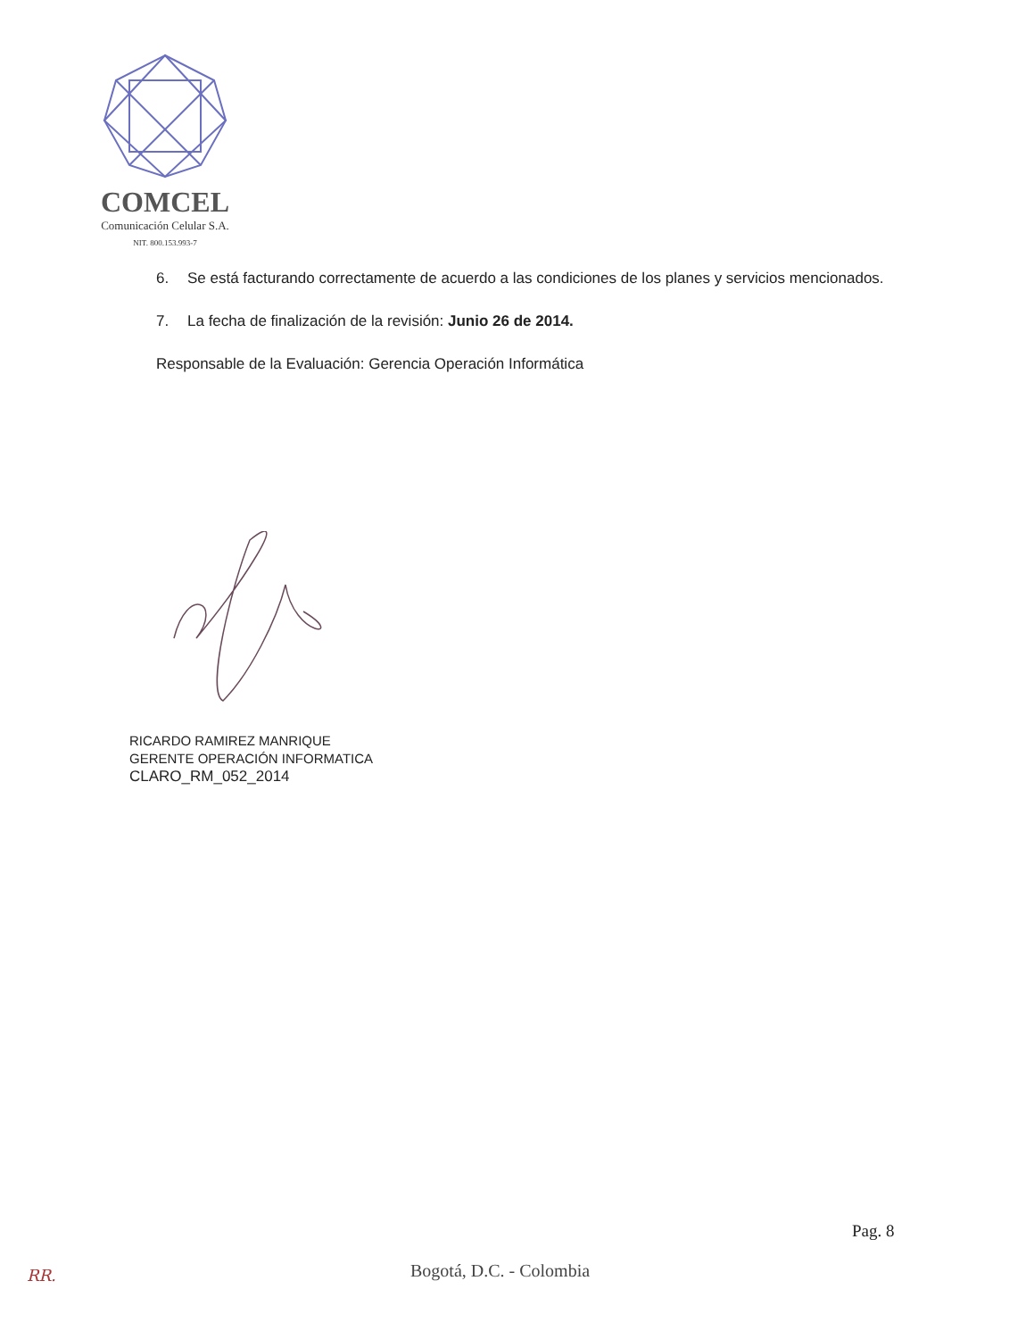COMCEL
Comunicación Celular S.A.
NIT. 800.153.993-7
6. Se está facturando correctamente de acuerdo a las condiciones de los planes y servicios mencionados.
7. La fecha de finalización de la revisión: Junio 26 de 2014.
Responsable de la Evaluación: Gerencia Operación Informática
RICARDO RAMIREZ MANRIQUE
GERENTE OPERACIÓN INFORMATICA
CLARO_RM_052_2014
Pag. 8
RR. Bogotá, D.C. - Colombia